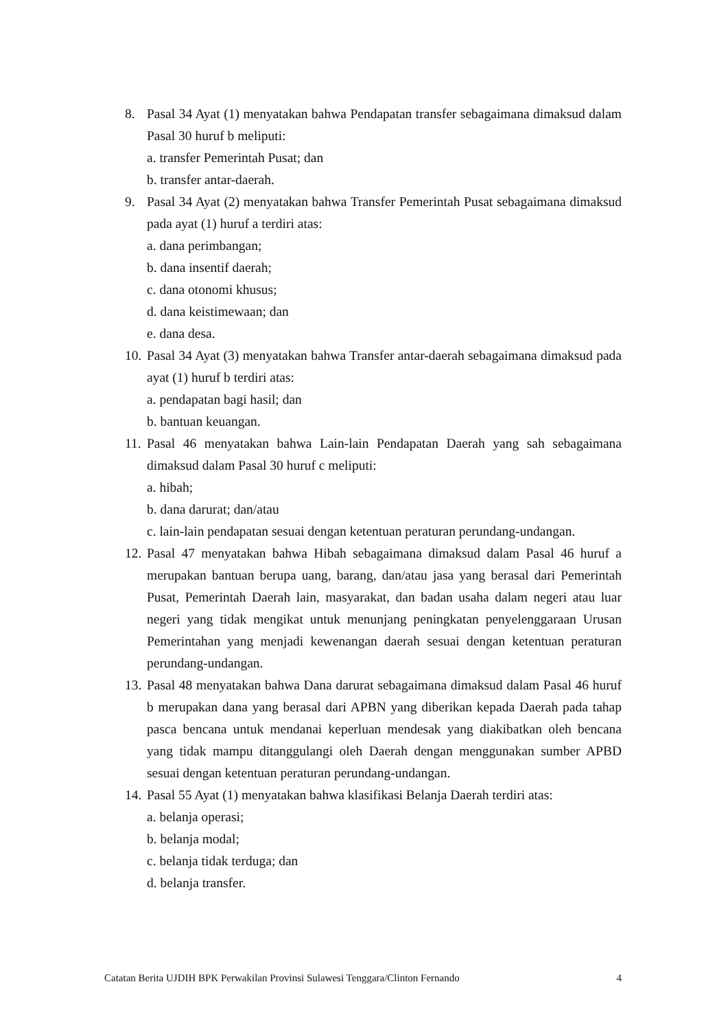8. Pasal 34 Ayat (1) menyatakan bahwa Pendapatan transfer sebagaimana dimaksud dalam Pasal 30 huruf b meliputi:
a. transfer Pemerintah Pusat; dan
b. transfer antar-daerah.
9. Pasal 34 Ayat (2) menyatakan bahwa Transfer Pemerintah Pusat sebagaimana dimaksud pada ayat (1) huruf a terdiri atas:
a. dana perimbangan;
b. dana insentif daerah;
c. dana otonomi khusus;
d. dana keistimewaan; dan
e. dana desa.
10.
Pasal 34 Ayat (3) menyatakan bahwa Transfer antar-daerah sebagaimana dimaksud pada ayat (1) huruf b terdiri atas:
a. pendapatan bagi hasil; dan
b. bantuan keuangan.
11.
Pasal 46 menyatakan bahwa Lain-lain Pendapatan Daerah yang sah sebagaimana dimaksud dalam Pasal 30 huruf c meliputi:
a. hibah;
b. dana darurat; dan/atau
c. lain-lain pendapatan sesuai dengan ketentuan peraturan perundang-undangan.
12.
Pasal 47 menyatakan bahwa Hibah sebagaimana dimaksud dalam Pasal 46 huruf a merupakan bantuan berupa uang, barang, dan/atau jasa yang berasal dari Pemerintah Pusat, Pemerintah Daerah lain, masyarakat, dan badan usaha dalam negeri atau luar negeri yang tidak mengikat untuk menunjang peningkatan penyelenggaraan Urusan Pemerintahan yang menjadi kewenangan daerah sesuai dengan ketentuan peraturan perundang-undangan.
13.
Pasal 48 menyatakan bahwa Dana darurat sebagaimana dimaksud dalam Pasal 46 huruf b merupakan dana yang berasal dari APBN yang diberikan kepada Daerah pada tahap pasca bencana untuk mendanai keperluan mendesak yang diakibatkan oleh bencana yang tidak mampu ditanggulangi oleh Daerah dengan menggunakan sumber APBD sesuai dengan ketentuan peraturan perundang-undangan.
14.
Pasal 55 Ayat (1) menyatakan bahwa klasifikasi Belanja Daerah terdiri atas:
a. belanja operasi;
b. belanja modal;
c. belanja tidak terduga; dan
d. belanja transfer.
Catatan Berita UJDIH BPK Perwakilan Provinsi Sulawesi Tenggara/Clinton Fernando 4